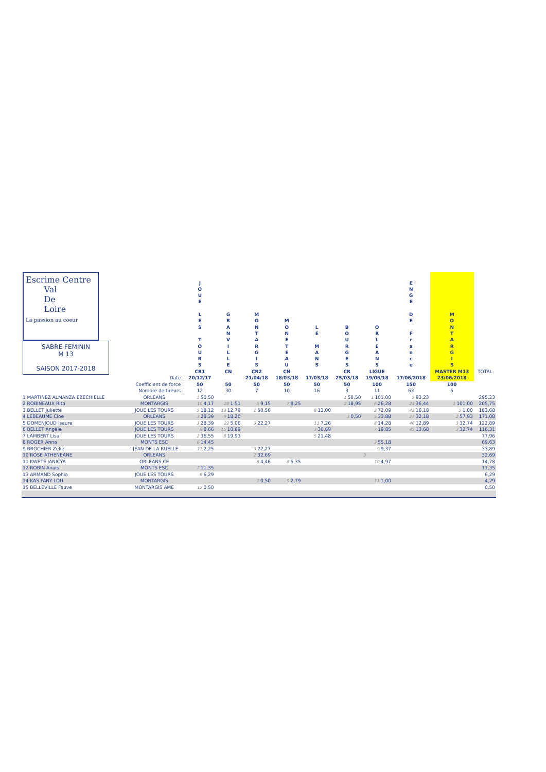| Escrime Centre Val De Loire La passion au coeur SABRE FEMININ M 13 SAISON 2017-2018 | | J O U E L E S T O U R S CR1 | G R A N V I L L E CN | M O N T A R G I S CR2 | M O N E T E A U CN | L E M A N S | B O U R G E S CR | O R L E A N S LIGUE | E N G E D E F r a n c e | M O N T A R G I S MASTER M13 | TOTAL |
| | Date : | 20/12/17 | | 21/04/18 | 18/03/18 | 17/03/18 | 25/03/18 | 19/05/18 | 17/06/2018 | 23/06/2018 | |
| | Coefficient de force : | 50 | 50 | 50 | 50 | 50 | 50 | 100 | 150 | 100 | |
| | Nombre de tireurs : | 12 | 30 | 7 | 10 | 16 | 3 | 11 | 63 | 5 | |
| 1 MARTINEZ ALMANZA EZECHIELLE | ORLEANS | 1 50,50 | | | | | 1 50,50 | 1 101,00 | 5 93,23 | | 295,23 |
| 2 ROBINEAUX Rita | MONTARGIS | 10 4,17 | 28 1,51 | 5 9,15 | 7 8,25 | | 2 18,95 | 6 26,28 | 24 36,44 | 1 101,00 | 205,75 |
| 3 BELLET Juliette | JOUE LES TOURS | 5 18,12 | 13 12,79 | 1 50,50 | | 8 13,00 | | 2 72,09 | 42 16,18 | 5 1,00 | 183,68 |
| 4 LEBEAUME Cloe | ORLEANS | 3 28,39 | 9 18,20 | | | | 3 0,50 | 5 33,88 | 27 32,18 | 2 57,93 | 171,08 |
| 5 DOMENJOUD Isaure | JOUE LES TOURS | 3 28,39 | 22 5,06 | 3 22,27 | | 11 7,26 | | 8 14,28 | 46 12,89 | 3 32,74 | 122,89 |
| 6 BELLET Angèle | JOUE LES TOURS | 8 8,66 | 15 10,69 | | | 3 30,69 | | 7 19,85 | 45 13,68 | 3 32,74 | 116,31 |
| 7 LAMBERT Lisa | JOUE LES TOURS | 2 36,55 | 8 19,93 | | | 5 21,48 | | | | | 77,96 |
| 8 ROGER Anna | MONTS ESC | 6 14,45 | | | | | | 3 55,18 | | | 69,63 |
| 9 BROCHIER Zelie | ' JEAN DE LA RUELLE | 11 2,25 | | 3 22,27 | | | | 9 9,37 | | | 33,89 |
| 10 ROSE ATHENEANE | ORLEANS | | | 2 32,69 | | | | 3 | | | 32,69 |
| 11 KWETE JANICYA | ORLEANS CE | | | 6 4,46 | 8 5,35 | | | 10 4,97 | | | 14,78 |
| 12 ROBIN Anais | MONTS ESC | 7 11,35 | | | | | | | | | 11,35 |
| 13 ARMAND Sophia | JOUE LES TOURS | 9 6,29 | | | | | | | | | 6,29 |
| 14 KAS FANY LOU | MONTARGIS | | | 7 0,50 | 9 2,79 | | | 11 1,00 | | | 4,29 |
| 15 BELLEVILLE Fauve | MONTARGIS AME | 12 0,50 | | | | | | | | | 0,50 |